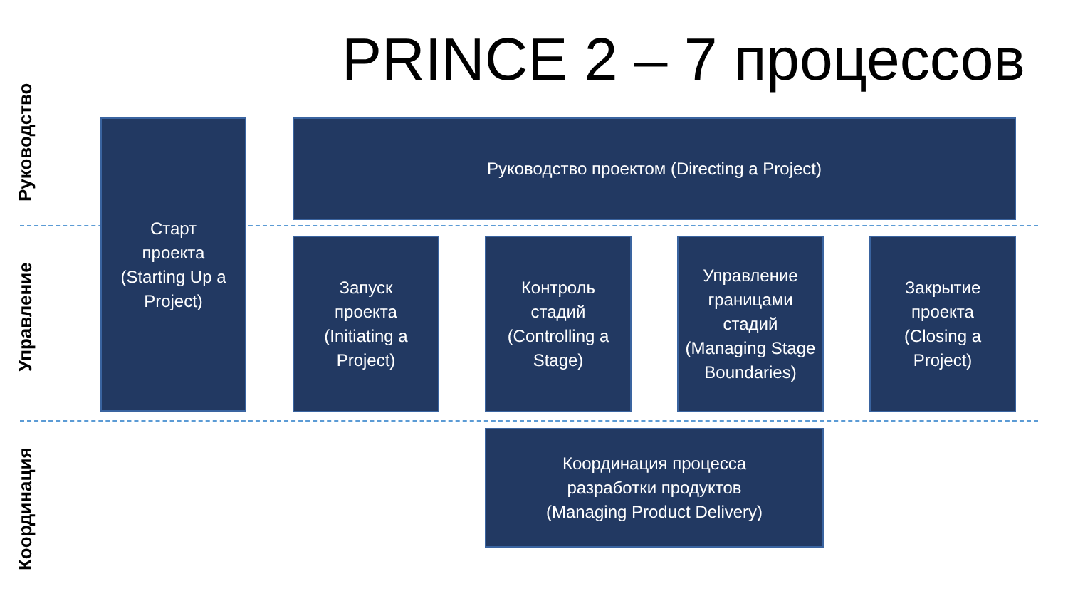PRINCE 2 – 7 процессов
Руководство
Управление
Координация
Старт
проекта
(Starting Up a Project)
Руководство проектом (Directing a Project)
Запуск
проекта
(Initiating a Project)
Контроль
стадий
(Controlling a Stage)
Управление
границами
стадий
(Managing Stage Boundaries)
Закрытие
проекта
(Closing a Project)
Координация процесса
разработки продуктов
(Managing Product Delivery)